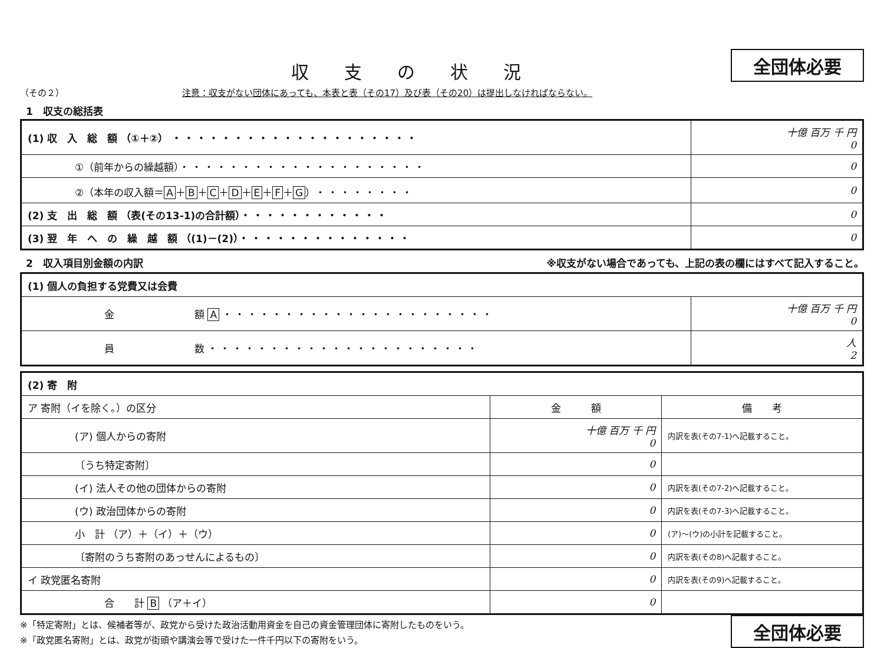収支の状況
全団体必要
（その２） 注意：収支がない団体にあっても、本表と表（その17）及び表（その20）は提出しなければならない。
1　収支の総括表
| (1) 収 入 総 額 （①＋②） ・・・・・・・・・・・・・・・・・・・・ | 十億 百万 千 円 0 |
| ①（前年からの繰越額） ・・・・・・・・・・・・・・・・・・・・ | 0 |
| ②（本年の収入額＝ A ＋ B ＋ C ＋ D ＋ E ＋ F ＋ G ） ・・・・・・・・ | 0 |
| (2) 支 出 総 額 （表(その13-1)の合計額） ・・・・・・・・・・・・ | 0 |
| (3) 翌 年 へ の 繰 越 額 （(1)－(2)） ・・・・・・・・・・・・・・ | 0 |
2　収入項目別金額の内訳 ※収支がない場合であっても、上記の表の欄にはすべて記入すること。
| (1) 個人の負担する党費又は会費 | |
| 金 額 A ・・・・・・・・・・・・・・・・・・・・・・ | 十億 百万 千 円 0 |
| 員 数 ・・・・・・・・・・・・・・・・・・・・・・ | 人 2 |
| (2) 寄 附 | | |
| ア 寄附（イを除く。）の区分 | 金 額 | 備 考 |
| (ア) 個人からの寄附 | 十億 百万 千 円 0 | 内訳を表(その7-1)へ記載すること。 |
| 〔うち特定寄附〕 | 0 | |
| (イ) 法人その他の団体からの寄附 | 0 | 内訳を表(その7-2)へ記載すること。 |
| (ウ) 政治団体からの寄附 | 0 | 内訳を表(その7-3)へ記載すること。 |
| 小 計 （ア）＋（イ）＋（ウ） | 0 | (ア)～(ウ)の小計を記載すること。 |
| 〔寄附のうち寄附のあっせんによるもの〕 | 0 | 内訳を表(その8)へ記載すること。 |
| イ 政党匿名寄附 | 0 | 内訳を表(その9)へ記載すること。 |
| 合 計 B （ア＋イ） | 0 | |
※「特定寄附」とは、候補者等が、政党から受けた政治活動用資金を自己の資金管理団体に寄附したものをいう。
※「政党匿名寄附」とは、政党が街頭や講演会等で受けた一件千円以下の寄附をいう。
全団体必要